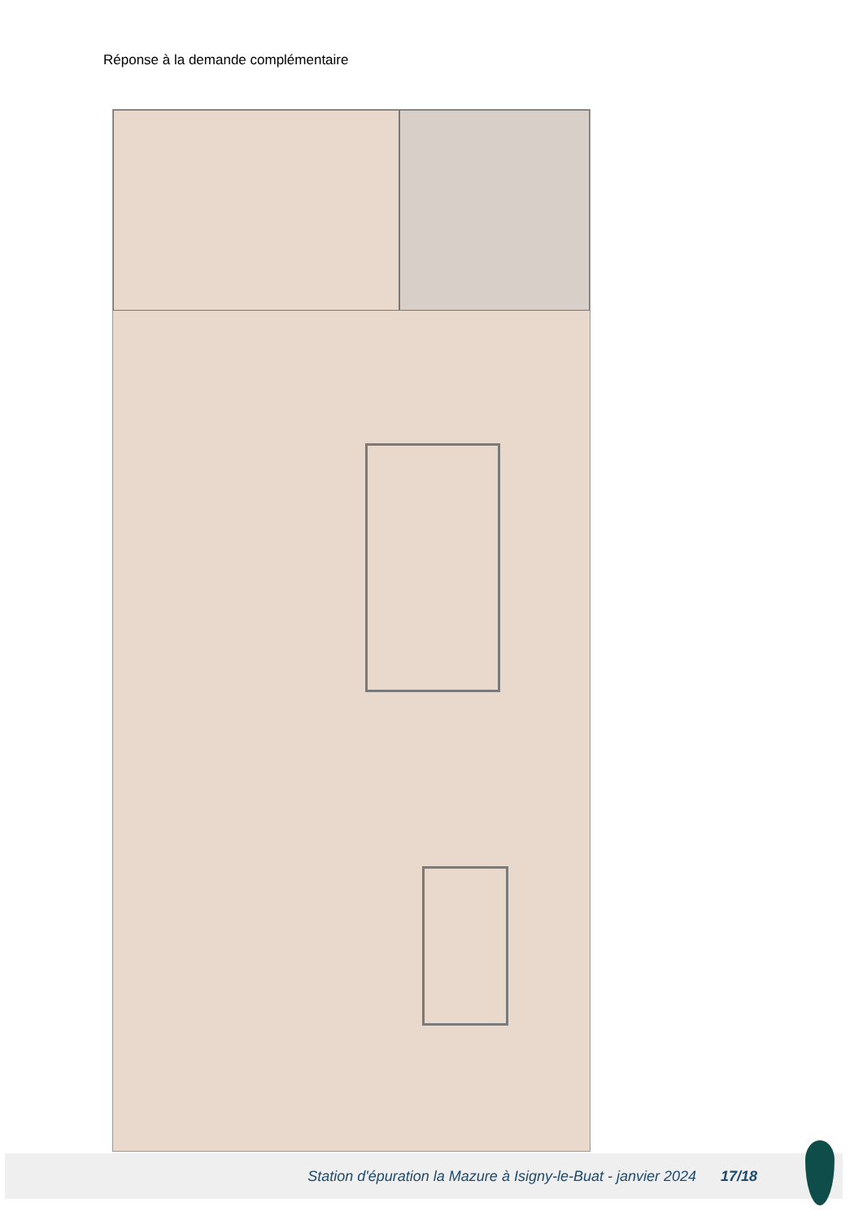Réponse à la demande complémentaire
Station d'épuration la Mazure à Isigny-le-Buat - janvier 2024
17/18